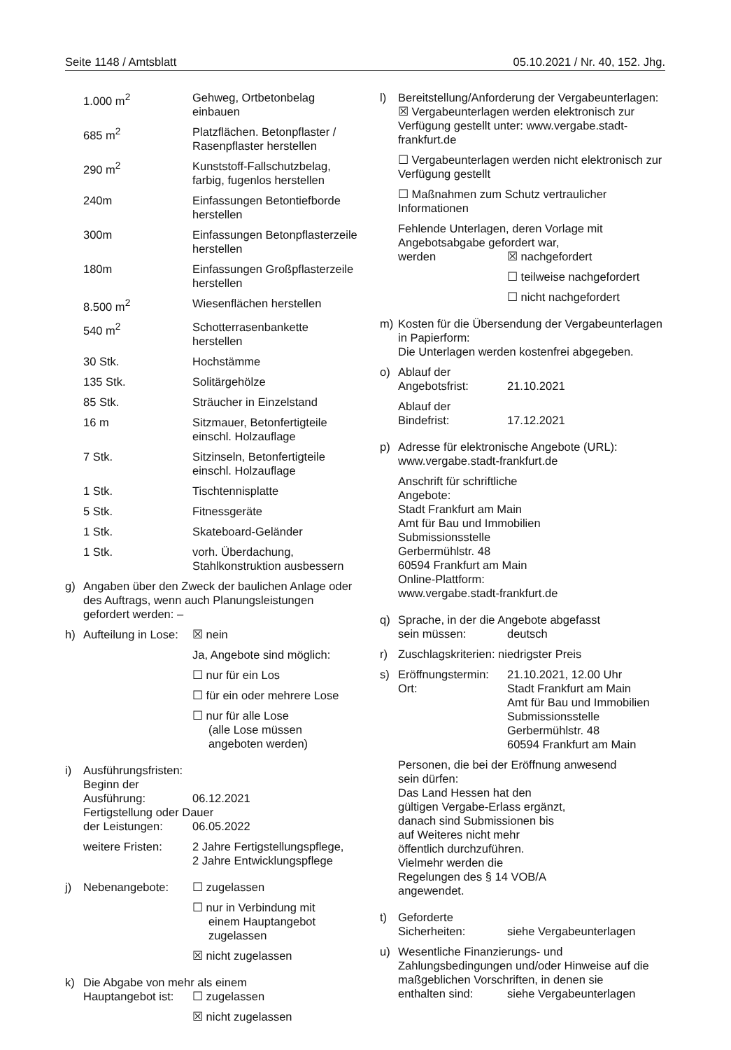Seite 1148 / Amtsblatt 05.10.2021 / Nr. 40, 152. Jhg.
| 1.000 m<sup>2</sup> | Gehweg, Ortbetonbelag einbauen |
| 685 m<sup>2</sup> | Platzflächen. Betonpflaster / Rasenpflaster herstellen |
| 290 m<sup>2</sup> | Kunststoff-Fallschutzbelag, farbig, fugenlos herstellen |
| 240m | Einfassungen Betontiefborde herstellen |
| 300m | Einfassungen Betonpflasterzeile herstellen |
| 180m | Einfassungen Großpflasterzeile herstellen |
| 8.500 m<sup>2</sup> | Wiesenflächen herstellen |
| 540 m<sup>2</sup> | Schotterrasenbankette herstellen |
| 30 Stk. | Hochstämme |
| 135 Stk. | Solitärgehölze |
| 85 Stk. | Sträucher in Einzelstand |
| 16 m | Sitzmauer, Betonfertigteile einschl. Holzauflage |
| 7 Stk. | Sitzinseln, Betonfertigteile einschl. Holzauflage |
| 1 Stk. | Tischtennisplatte |
| 5 Stk. | Fitnessgeräte |
| 1 Stk. | Skateboard-Geländer |
| 1 Stk. | vorh. Überdachung, Stahlkonstruktion ausbessern |
g) Angaben über den Zweck der baulichen Anlage oder des Auftrags, wenn auch Planungsleistungen gefordert werden: –
h) Aufteilung in Lose: ☒ nein
Ja, Angebote sind möglich:
☐ nur für ein Los
☐ für ein oder mehrere Lose
☐ nur für alle Lose
(alle Lose müssen
angeboten werden)
i) Ausführungsfristen:
Beginn der
Ausführung: 06.12.2021
Fertigstellung oder Dauer
der Leistungen: 06.05.2022
weitere Fristen: 2 Jahre Fertigstellungspflege,
2 Jahre Entwicklungspflege
j) Nebenangebote: ☐ zugelassen
☐ nur in Verbindung mit
einem Hauptangebot
zugelassen
☒ nicht zugelassen
k) Die Abgabe von mehr als einem
Hauptangebot ist: ☐ zugelassen
☒ nicht zugelassen
l) Bereitstellung/Anforderung der Vergabeunterlagen:
☒ Vergabeunterlagen werden elektronisch zur Verfügung gestellt unter: www.vergabe.stadt-frankfurt.de
☐ Vergabeunterlagen werden nicht elektronisch zur Verfügung gestellt
☐ Maßnahmen zum Schutz vertraulicher Informationen
Fehlende Unterlagen, deren Vorlage mit Angebotsabgabe gefordert war,
werden ☒ nachgefordert
☐ teilweise nachgefordert
☐ nicht nachgefordert
m) Kosten für die Übersendung der Vergabeunterlagen in Papierform:
Die Unterlagen werden kostenfrei abgegeben.
o) Ablauf der
Angebotsfrist: 21.10.2021
Ablauf der
Bindefrist: 17.12.2021
p) Adresse für elektronische Angebote (URL): www.vergabe.stadt-frankfurt.de
Anschrift für schriftliche
Angebote: Stadt Frankfurt am Main
Amt für Bau und Immobilien
Submissionsstelle
Gerbermühlstr. 48
60594 Frankfurt am Main
Online-Plattform:
www.vergabe.stadt-frankfurt.de
q) Sprache, in der die Angebote abgefasst
sein müssen: deutsch
r) Zuschlagskriterien: niedrigster Preis
s) Eröffnungstermin: 21.10.2021, 12.00 Uhr
Ort: Stadt Frankfurt am Main
Amt für Bau und Immobilien
Submissionsstelle
Gerbermühlstr. 48
60594 Frankfurt am Main
Personen, die bei der Eröffnung anwesend
sein dürfen: Das Land Hessen hat den gültigen Vergabe-Erlass ergänzt, danach sind Submissionen bis auf Weiteres nicht mehr öffentlich durchzuführen. Vielmehr werden die Regelungen des § 14 VOB/A angewendet.
t) Geforderte
Sicherheiten: siehe Vergabeunterlagen
u) Wesentliche Finanzierungs- und Zahlungsbedingungen und/oder Hinweise auf die maßgeblichen Vorschriften, in denen sie
enthalten sind: siehe Vergabeunterlagen